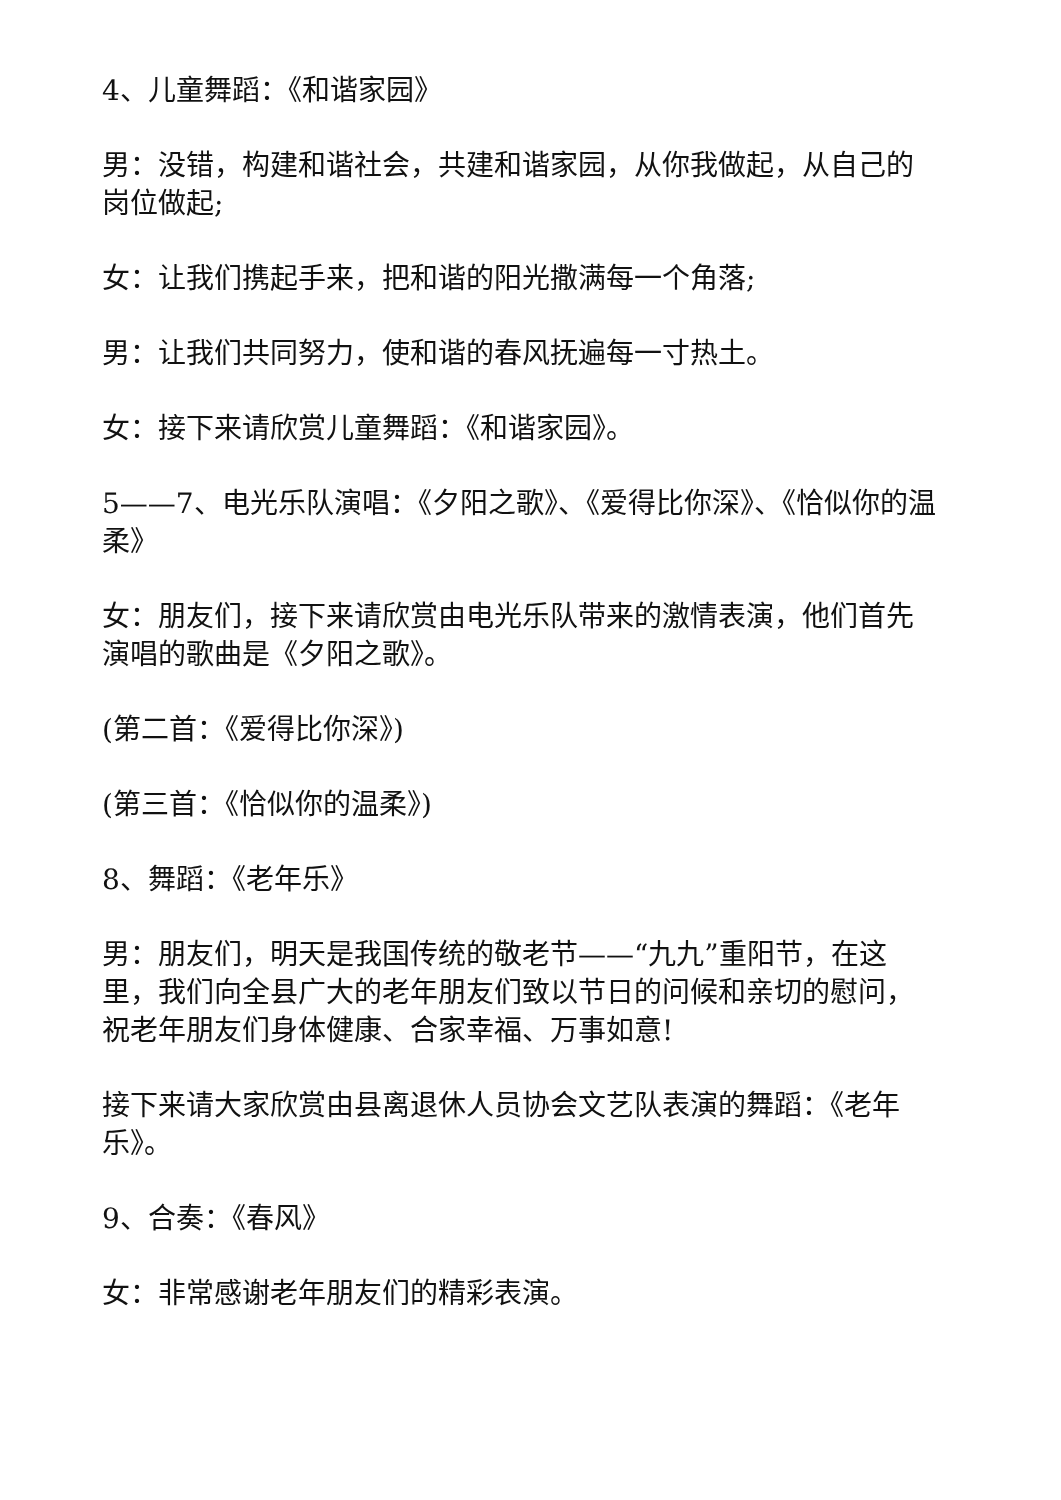4、儿童舞蹈：《和谐家园》
男：没错，构建和谐社会，共建和谐家园，从你我做起，从自己的岗位做起;
女：让我们携起手来，把和谐的阳光撒满每一个角落;
男：让我们共同努力，使和谐的春风抚遍每一寸热土。
女：接下来请欣赏儿童舞蹈：《和谐家园》。
5——7、电光乐队演唱：《夕阳之歌》、《爱得比你深》、《恰似你的温柔》
女：朋友们，接下来请欣赏由电光乐队带来的激情表演，他们首先演唱的歌曲是《夕阳之歌》。
(第二首：《爱得比你深》)
(第三首：《恰似你的温柔》)
8、舞蹈：《老年乐》
男：朋友们，明天是我国传统的敬老节——“九九”重阳节，在这里，我们向全县广大的老年朋友们致以节日的问候和亲切的慰问，祝老年朋友们身体健康、合家幸福、万事如意!
接下来请大家欣赏由县离退休人员协会文艺队表演的舞蹈：《老年乐》。
9、合奏：《春风》
女：非常感谢老年朋友们的精彩表演。